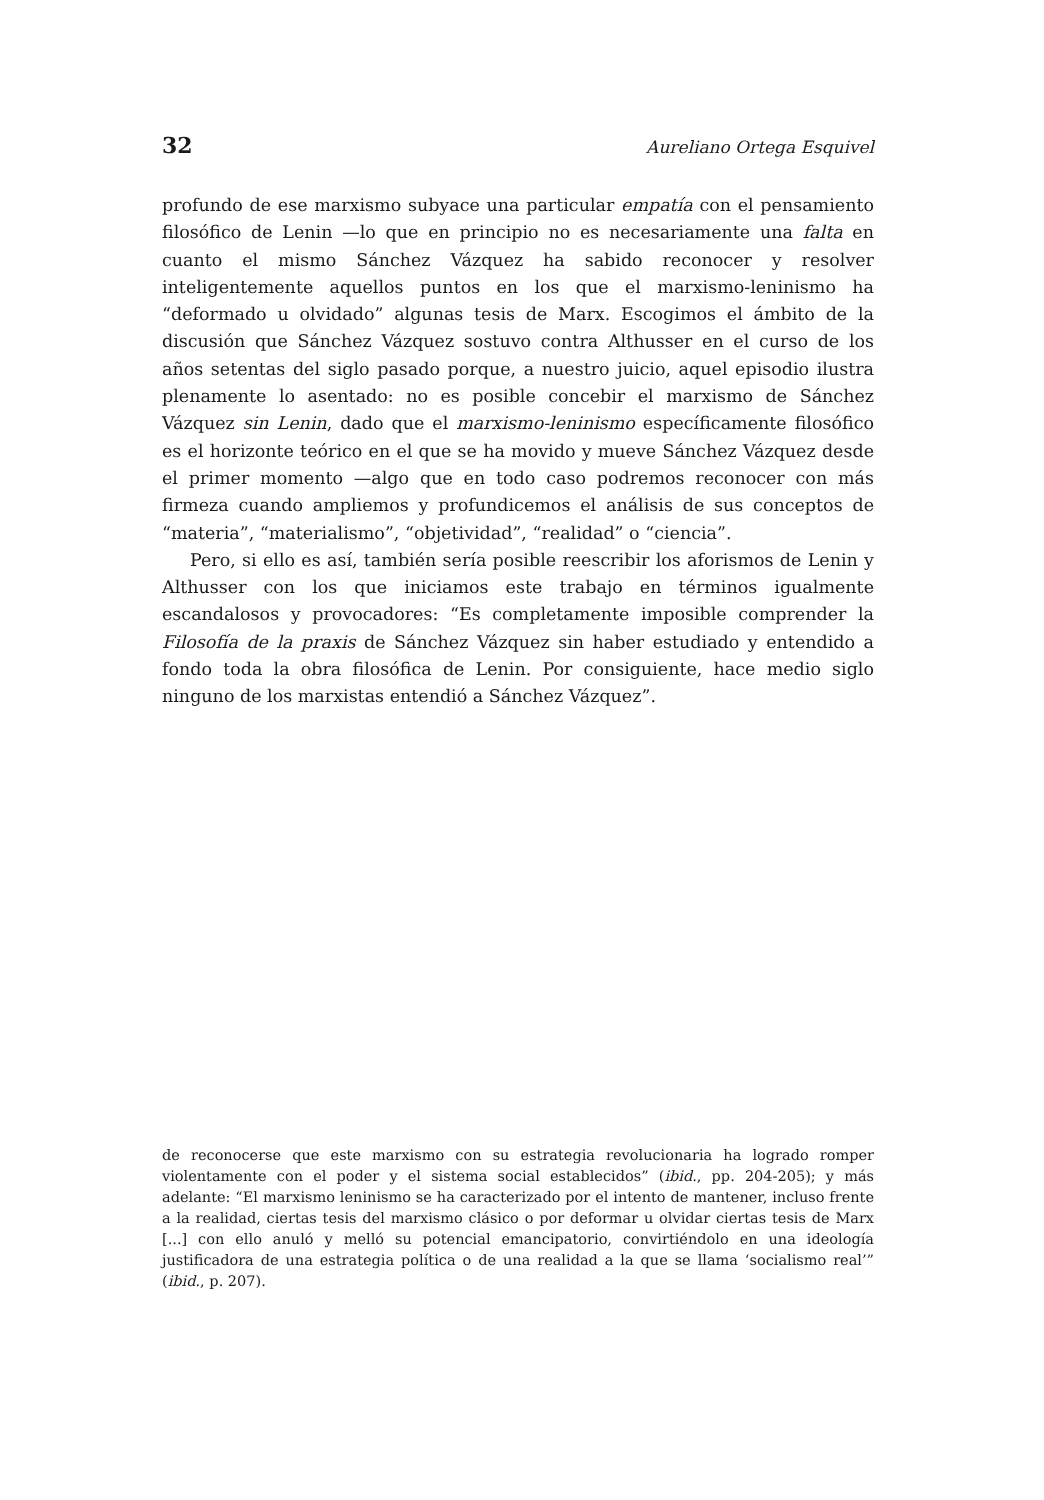32 Aureliano Ortega Esquivel
profundo de ese marxismo subyace una particular empatía con el pensamiento filosófico de Lenin —lo que en principio no es necesariamente una falta en cuanto el mismo Sánchez Vázquez ha sabido reconocer y resolver inteligentemente aquellos puntos en los que el marxismo-leninismo ha “deformado u olvidado” algunas tesis de Marx. Escogimos el ámbito de la discusión que Sánchez Vázquez sostuvo contra Althusser en el curso de los años setentas del siglo pasado porque, a nuestro juicio, aquel episodio ilustra plenamente lo asentado: no es posible concebir el marxismo de Sánchez Vázquez sin Lenin, dado que el marxismo-leninismo específicamente filosófico es el horizonte teórico en el que se ha movido y mueve Sánchez Vázquez desde el primer momento —algo que en todo caso podremos reconocer con más firmeza cuando ampliemos y profundicemos el análisis de sus conceptos de “materia”, “materialismo”, “objetividad”, “realidad” o “ciencia”.
Pero, si ello es así, también sería posible reescribir los aforismos de Lenin y Althusser con los que iniciamos este trabajo en términos igualmente escandalosos y provocadores: “Es completamente imposible comprender la Filosofía de la praxis de Sánchez Vázquez sin haber estudiado y entendido a fondo toda la obra filosófica de Lenin. Por consiguiente, hace medio siglo ninguno de los marxistas entendió a Sánchez Vázquez”.
de reconocerse que este marxismo con su estrategia revolucionaria ha logrado romper violentamente con el poder y el sistema social establecidos” (ibid., pp. 204-205); y más adelante: “El marxismo leninismo se ha caracterizado por el intento de mantener, incluso frente a la realidad, ciertas tesis del marxismo clásico o por deformar u olvidar ciertas tesis de Marx [...] con ello anuló y melló su potencial emancipatorio, convirtiéndolo en una ideología justificadora de una estrategia política o de una realidad a la que se llama ‘socialismo real’” (ibid., p. 207).